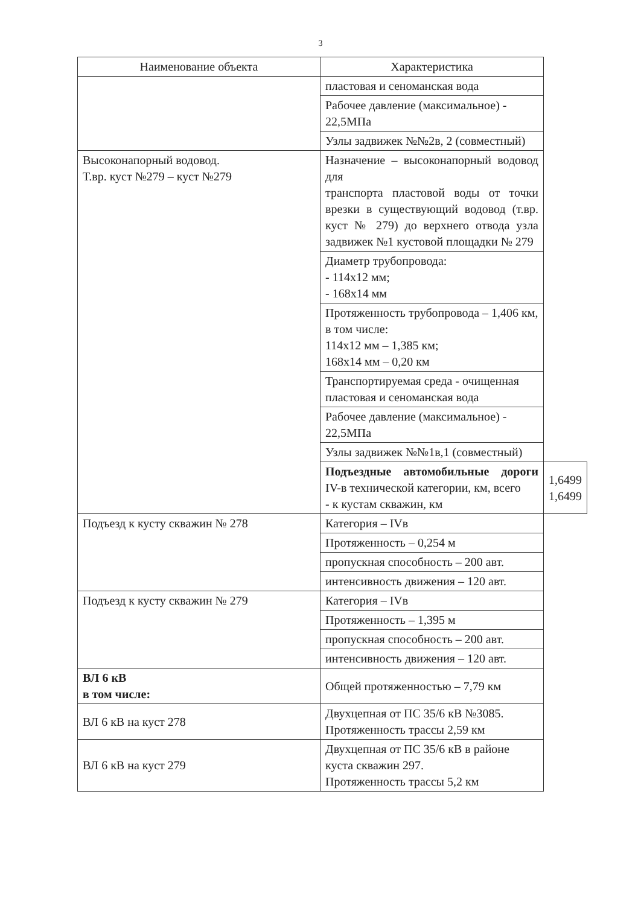3
| Наименование объекта | Характеристика | |
| --- | --- | --- |
| | пластовая и сеноманская вода | |
| | Рабочее давление (максимальное) - 22,5МПа | |
| | Узлы задвижек №№2в, 2 (совместный) | |
| Высоконапорный водовод. Т.вр. куст №279 – куст №279 | Назначение – высоконапорный водовод для транспорта пластовой воды от точки врезки в существующий водовод (т.вр. куст № 279) до верхнего отвода узла задвижек №1 кустовой площадки № 279 | |
| | Диаметр трубопровода: - 114х12 мм; - 168х14 мм | |
| | Протяженность трубопровода – 1,406 км, в том числе: 114х12 мм – 1,385 км; 168х14 мм – 0,20 км | |
| | Транспортируемая среда - очищенная пластовая и сеноманская вода | |
| | Рабочее давление (максимальное) - 22,5МПа | |
| | Узлы задвижек №№1в,1 (совместный) | |
| | Подъездные автомобильные дороги IV-в технической категории, км, всего - к кустам скважин, км | 1,6499 1,6499 |
| Подъезд к кусту скважин № 278 | Категория – IVв | |
| | Протяженность – 0,254 м | |
| | пропускная способность – 200 авт. | |
| | интенсивность движения – 120 авт. | |
| Подъезд к кусту скважин № 279 | Категория – IVв | |
| | Протяженность – 1,395 м | |
| | пропускная способность – 200 авт. | |
| | интенсивность движения – 120 авт. | |
| ВЛ 6 кВ в том числе: | Общей протяженностью – 7,79 км | |
| ВЛ 6 кВ на куст 278 | Двухцепная от ПС 35/6 кВ №3085. Протяженность трассы 2,59 км | |
| ВЛ 6 кВ на куст 279 | Двухцепная от ПС 35/6 кВ в районе куста скважин 297. Протяженность трассы 5,2 км | |